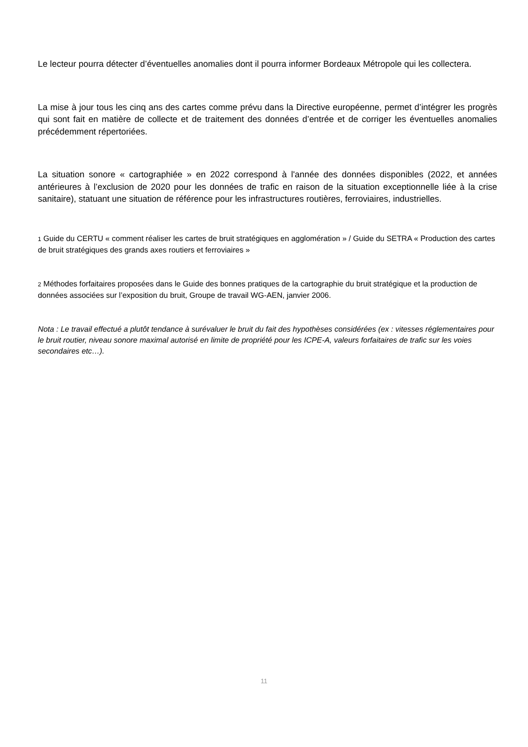Le lecteur pourra détecter d’éventuelles anomalies dont il pourra informer Bordeaux Métropole qui les collectera.
La mise à jour tous les cinq ans des cartes comme prévu dans la Directive européenne, permet d’intégrer les progrès qui sont fait en matière de collecte et de traitement des données d’entrée et de corriger les éventuelles anomalies précédemment répertoriées.
La situation sonore « cartographiée » en 2022 correspond à l'année des données disponibles (2022, et années antérieures à l’exclusion de 2020 pour les données de trafic en raison de la situation exceptionnelle liée à la crise sanitaire), statuant une situation de référence pour les infrastructures routières, ferroviaires, industrielles.
1 Guide du CERTU « comment réaliser les cartes de bruit stratégiques en agglomération » / Guide du SETRA « Production des cartes de bruit stratégiques des grands axes routiers et ferroviaires »
2 Méthodes forfaitaires proposées dans le Guide des bonnes pratiques de la cartographie du bruit stratégique et la production de données associées sur l’exposition du bruit, Groupe de travail WG-AEN, janvier 2006.
Nota : Le travail effectué a plutôt tendance à surévaluer le bruit du fait des hypothèses considérées (ex : vitesses réglementaires pour le bruit routier, niveau sonore maximal autorisé en limite de propriété pour les ICPE-A, valeurs forfaitaires de trafic sur les voies secondaires etc…).
11